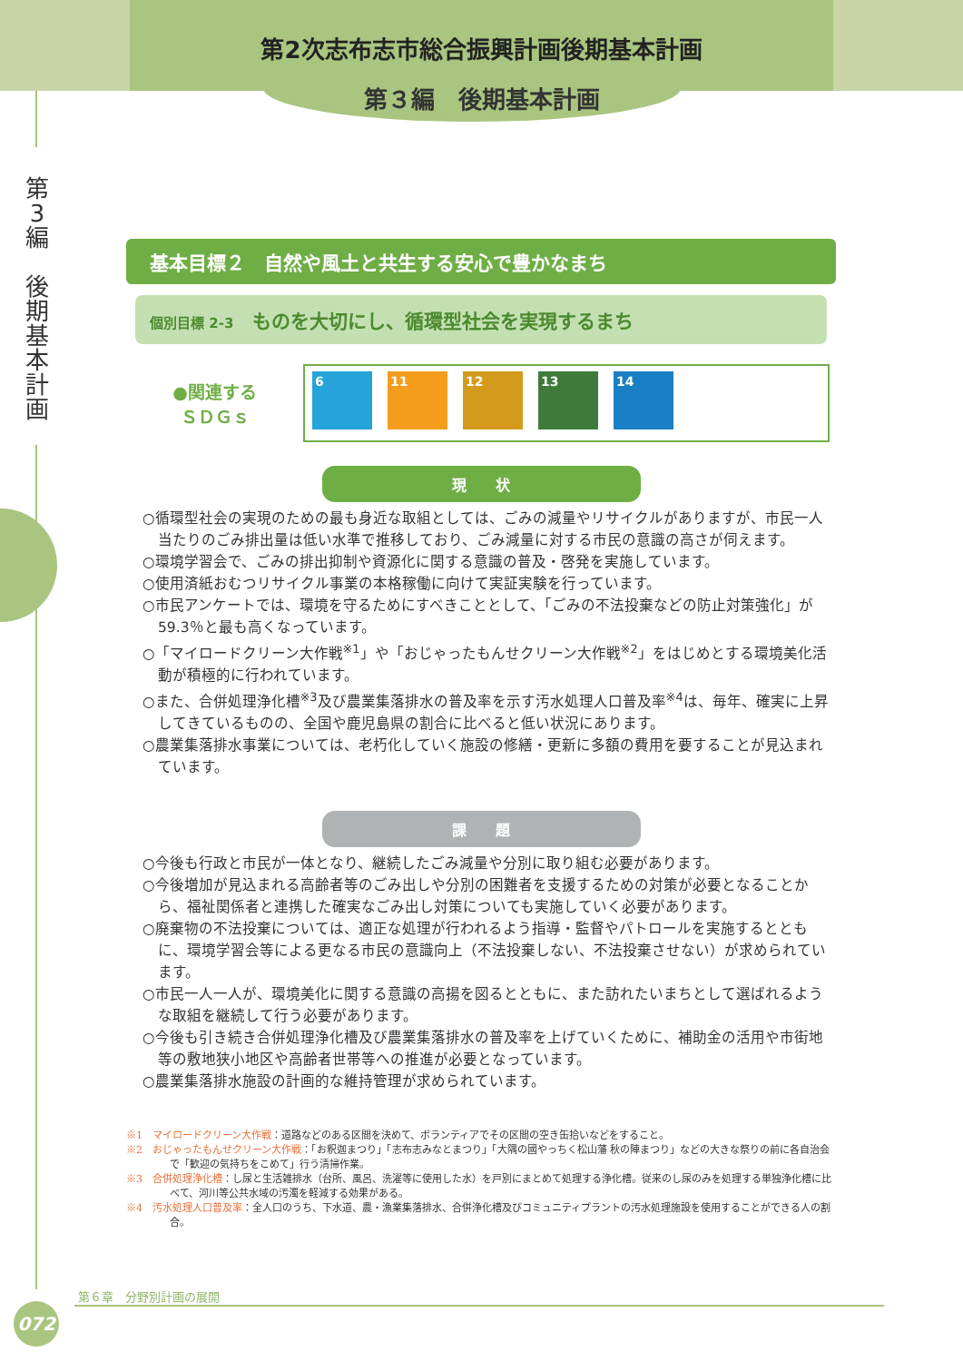第2次志布志市総合振興計画後期基本計画
第３編　後期基本計画
第
3
編
後
期
基
本
計
画
基本目標２　自然や風土と共生する安心で豊かなまち
個別目標 2-3　ものを大切にし、循環型社会を実現するまち
●関連する
ＳＤＧｓ
6 11 12 13 14
現　　状
○循環型社会の実現のための最も身近な取組としては、ごみの減量やリサイクルがありますが、市民一人当たりのごみ排出量は低い水準で推移しており、ごみ減量に対する市民の意識の高さが伺えます。
○環境学習会で、ごみの排出抑制や資源化に関する意識の普及・啓発を実施しています。
○使用済紙おむつリサイクル事業の本格稼働に向けて実証実験を行っています。
○市民アンケートでは、環境を守るためにすべきこととして、「ごみの不法投棄などの防止対策強化」が59.3％と最も高くなっています。
○「マイロードクリーン大作戦<sup>※1</sup>」や「おじゃったもんせクリーン大作戦<sup>※2</sup>」をはじめとする環境美化活動が積極的に行われています。
○また、合併処理浄化槽<sup>※3</sup>及び農業集落排水の普及率を示す汚水処理人口普及率<sup>※4</sup>は、毎年、確実に上昇してきているものの、全国や鹿児島県の割合に比べると低い状況にあります。
○農業集落排水事業については、老朽化していく施設の修繕・更新に多額の費用を要することが見込まれています。
課　　題
○今後も行政と市民が一体となり、継続したごみ減量や分別に取り組む必要があります。
○今後増加が見込まれる高齢者等のごみ出しや分別の困難者を支援するための対策が必要となることから、福祉関係者と連携した確実なごみ出し対策についても実施していく必要があります。
○廃棄物の不法投棄については、適正な処理が行われるよう指導・監督やパトロールを実施するとともに、環境学習会等による更なる市民の意識向上（不法投棄しない、不法投棄させない）が求められています。
○市民一人一人が、環境美化に関する意識の高揚を図るとともに、また訪れたいまちとして選ばれるような取組を継続して行う必要があります。
○今後も引き続き合併処理浄化槽及び農業集落排水の普及率を上げていくために、補助金の活用や市街地等の敷地狭小地区や高齢者世帯等への推進が必要となっています。
○農業集落排水施設の計画的な維持管理が求められています。
※1　マイロードクリーン大作戦：道路などのある区間を決めて、ボランティアでその区間の空き缶拾いなどをすること。
※2　おじゃったもんせクリーン大作戦：「お釈迦まつり」「志布志みなとまつり」「大隅の國やっちく松山藩 秋の陣まつり」などの大きな祭りの前に各自治会で「歓迎の気持ちをこめて」行う清掃作業。
※3　合併処理浄化槽：し尿と生活雑排水（台所、風呂、洗濯等に使用した水）を戸別にまとめて処理する浄化槽。従来のし尿のみを処理する単独浄化槽に比べて、河川等公共水域の汚濁を軽減する効果がある。
※4　汚水処理人口普及率：全人口のうち、下水道、農・漁業集落排水、合併浄化槽及びコミュニティプラントの汚水処理施設を使用することができる人の割合。
第６章　分野別計画の展開
072